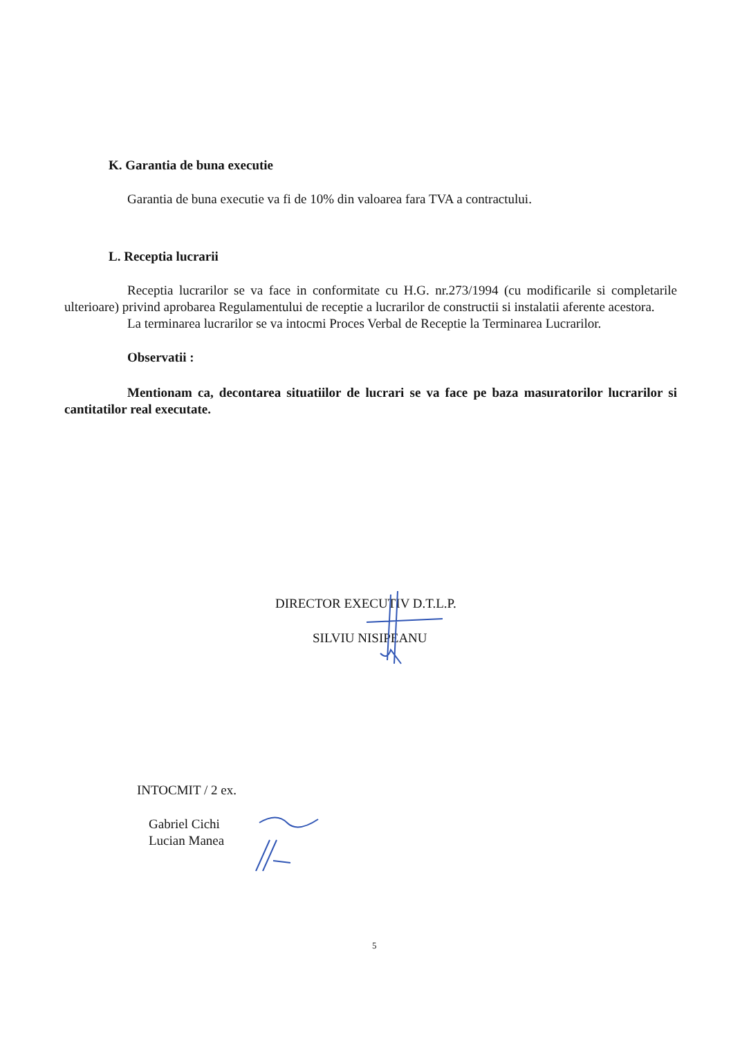K. Garantia de buna executie
Garantia de buna executie va fi de 10% din valoarea fara TVA a contractului.
L. Receptia lucrarii
Receptia lucrarilor se va face in conformitate cu H.G. nr.273/1994 (cu modificarile si completarile ulterioare) privind aprobarea Regulamentului de receptie a lucrarilor de constructii si instalatii aferente acestora.
La terminarea lucrarilor se va intocmi Proces Verbal de Receptie la Terminarea Lucrarilor.
Observatii :
Mentionam ca, decontarea situatiilor de lucrari se va face pe baza masuratorilor lucrarilor si cantitatilor real executate.
DIRECTOR EXECUTIV D.T.L.P.
SILVIU NISIPEANU
INTOCMIT / 2 ex.
Gabriel Cichi
Lucian Manea
5